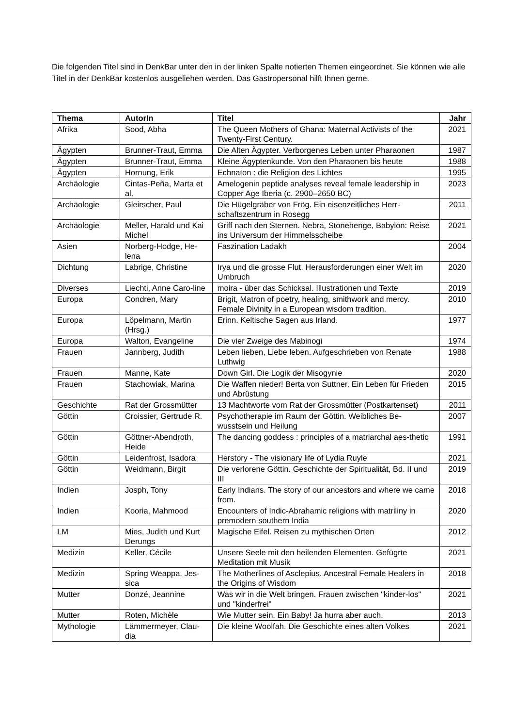Die folgenden Titel sind in DenkBar unter den in der linken Spalte notierten Themen eingeordnet. Sie können wie alle Titel in der DenkBar kostenlos ausgeliehen werden. Das Gastropersonal hilft Ihnen gerne.
| Thema | AutorIn | Titel | Jahr |
| --- | --- | --- | --- |
| Afrika | Sood, Abha | The Queen Mothers of Ghana: Maternal Activists of the Twenty-First Century. | 2021 |
| Ägypten | Brunner-Traut, Emma | Die Alten Ägypter. Verborgenes Leben unter Pharaonen | 1987 |
| Ägypten | Brunner-Traut, Emma | Kleine Ägyptenkunde. Von den Pharaonen bis heute | 1988 |
| Ägypten | Hornung, Erik | Echnaton : die Religion des Lichtes | 1995 |
| Archäologie | Cintas-Peña, Marta et al. | Amelogenin peptide analyses reveal female leadership in Copper Age Iberia (c. 2900–2650 BC) | 2023 |
| Archäologie | Gleirscher, Paul | Die Hügelgräber von Frög. Ein eisenzeitliches Herr-schaftszentrum in Rosegg | 2011 |
| Archäologie | Meller, Harald und Kai Michel | Griff nach den Sternen. Nebra, Stonehenge, Babylon: Reise ins Universum der Himmelsscheibe | 2021 |
| Asien | Norberg-Hodge, He-lena | Faszination Ladakh | 2004 |
| Dichtung | Labrige, Christine | Irya und die grosse Flut. Herausforderungen einer Welt im Umbruch | 2020 |
| Diverses | Liechti, Anne Caro-line | moira - über das Schicksal. Illustrationen und Texte | 2019 |
| Europa | Condren, Mary | Brigit, Matron of poetry, healing, smithwork and mercy. Female Divinity in a European wisdom tradition. | 2010 |
| Europa | Löpelmann, Martin (Hrsg.) | Erinn. Keltische Sagen aus Irland. | 1977 |
| Europa | Walton, Evangeline | Die vier Zweige des Mabinogi | 1974 |
| Frauen | Jannberg, Judith | Leben lieben, Liebe leben. Aufgeschrieben von Renate Luthwig | 1988 |
| Frauen | Manne, Kate | Down Girl. Die Logik der Misogynie | 2020 |
| Frauen | Stachowiak, Marina | Die Waffen nieder! Berta von Suttner. Ein Leben für Frieden und Abrüstung | 2015 |
| Geschichte | Rat der Grossmütter | 13 Machtworte vom Rat der Grossmütter (Postkartenset) | 2011 |
| Göttin | Croissier, Gertrude R. | Psychotherapie im Raum der Göttin. Weibliches Be-wusstsein und Heilung | 2007 |
| Göttin | Göttner-Abendroth, Heide | The dancing goddess : principles of a matriarchal aes-thetic | 1991 |
| Göttin | Leidenfrost, Isadora | Herstory - The visionary life of Lydia Ruyle | 2021 |
| Göttin | Weidmann, Birgit | Die verlorene Göttin. Geschichte der Spiritualität, Bd. II und III | 2019 |
| Indien | Josph, Tony | Early Indians. The story of our ancestors and where we came from. | 2018 |
| Indien | Kooria, Mahmood | Encounters of Indic-Abrahamic religions with matriliny in premodern southern India | 2020 |
| LM | Mies, Judith und Kurt Derungs | Magische Eifel. Reisen zu mythischen Orten | 2012 |
| Medizin | Keller, Cécile | Unsere Seele mit den heilenden Elementen. Gefügrte Meditation mit Musik | 2021 |
| Medizin | Spring Weappa, Jes-sica | The Motherlines of Asclepius. Ancestral Female Healers in the Origins of Wisdom | 2018 |
| Mutter | Donzé, Jeannine | Was wir in die Welt bringen. Frauen zwischen "kinder-los" und "kinderfrei" | 2021 |
| Mutter | Roten, Michèle | Wie Mutter sein. Ein Baby! Ja hurra aber auch. | 2013 |
| Mythologie | Lämmermeyer, Clau-dia | Die kleine Woolfah. Die Geschichte eines alten Volkes | 2021 |